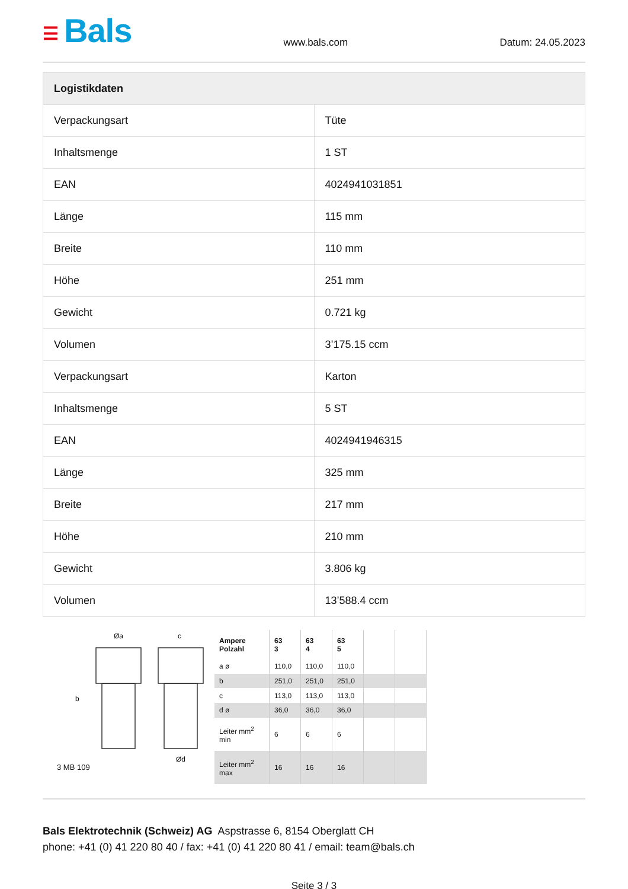☰ Bals
www.bals.com
Datum: 24.05.2023
| Logistikdaten | |
| --- | --- |
| Verpackungsart | Tüte |
| Inhaltsmenge | 1 ST |
| EAN | 4024941031851 |
| Länge | 115 mm |
| Breite | 110 mm |
| Höhe | 251 mm |
| Gewicht | 0.721 kg |
| Volumen | 3’175.15 ccm |
| Verpackungsart | Karton |
| Inhaltsmenge | 5 ST |
| EAN | 4024941946315 |
| Länge | 325 mm |
| Breite | 217 mm |
| Höhe | 210 mm |
| Gewicht | 3.806 kg |
| Volumen | 13’588.4 ccm |
Øa
c
b
Ød
3 MB 109
| Ampere Polzahl | 63 3 | 63 4 | 63 5 | | |
| a ø | 110,0 | 110,0 | 110,0 | | |
| b | 251,0 | 251,0 | 251,0 | | |
| c | 113,0 | 113,0 | 113,0 | | |
| d ø | 36,0 | 36,0 | 36,0 | | |
| Leiter mm<sup>2</sup> min | 6 | 6 | 6 | | |
| Leiter mm<sup>2</sup> max | 16 | 16 | 16 | | |
Bals Elektrotechnik (Schweiz) AG Aspstrasse 6, 8154 Oberglatt CH
phone: +41 (0) 41 220 80 40 / fax: +41 (0) 41 220 80 41 / email: team@bals.ch
Seite 3 / 3